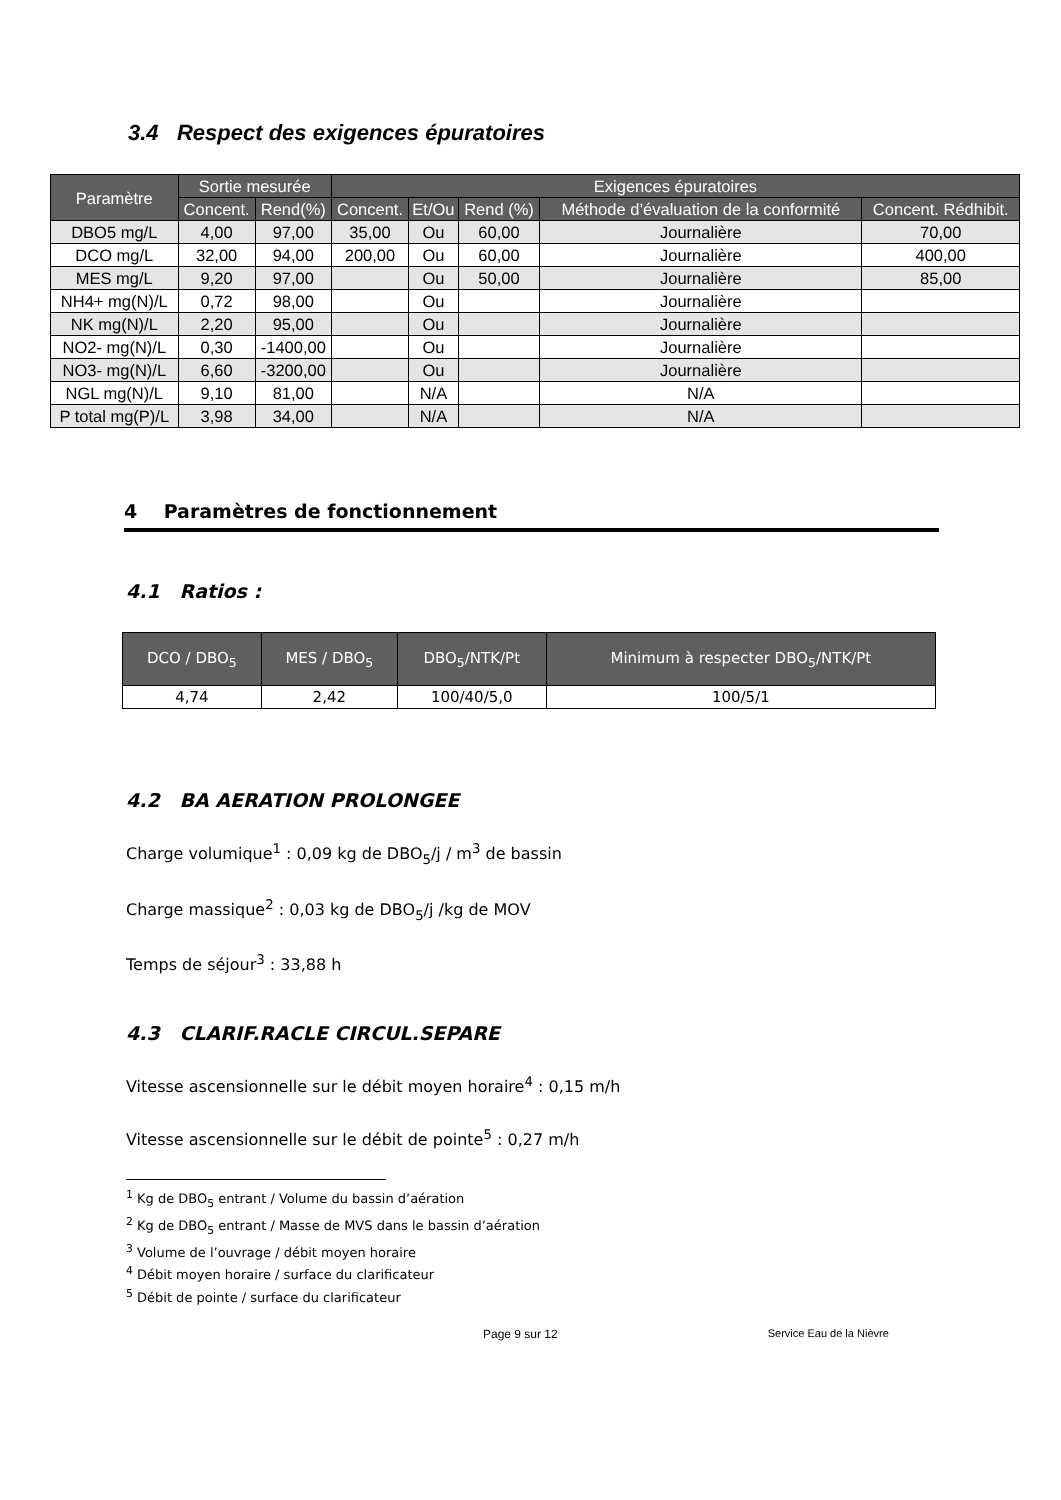3.4 Respect des exigences épuratoires
| Paramètre | Sortie mesurée | | Exigences épuratoires | | | | |
| --- | --- | --- | --- | --- | --- | --- | --- |
| | Concent. | Rend(%) | Concent. | Et/Ou | Rend (%) | Méthode d’évaluation de la conformité | Concent. Rédhibit. |
| DBO5 mg/L | 4,00 | 97,00 | 35,00 | Ou | 60,00 | Journalière | 70,00 |
| DCO mg/L | 32,00 | 94,00 | 200,00 | Ou | 60,00 | Journalière | 400,00 |
| MES mg/L | 9,20 | 97,00 | | Ou | 50,00 | Journalière | 85,00 |
| NH4+ mg(N)/L | 0,72 | 98,00 | | Ou | | Journalière | |
| NK mg(N)/L | 2,20 | 95,00 | | Ou | | Journalière | |
| NO2- mg(N)/L | 0,30 | -1400,00 | | Ou | | Journalière | |
| NO3- mg(N)/L | 6,60 | -3200,00 | | Ou | | Journalière | |
| NGL mg(N)/L | 9,10 | 81,00 | | N/A | | N/A | |
| P total mg(P)/L | 3,98 | 34,00 | | N/A | | N/A | |
4 Paramètres de fonctionnement
4.1 Ratios :
| DCO / DBO<sub>5</sub> | MES / DBO<sub>5</sub> | DBO<sub>5</sub>/NTK/Pt | Minimum à respecter DBO<sub>5</sub>/NTK/Pt |
| --- | --- | --- | --- |
| 4,74 | 2,42 | 100/40/5,0 | 100/5/1 |
4.2 BA AERATION PROLONGEE
Charge volumique<sup>1</sup> : 0,09 kg de DBO<sub>5</sub>/j / m<sup>3</sup> de bassin
Charge massique<sup>2</sup> : 0,03 kg de DBO<sub>5</sub>/j /kg de MOV
Temps de séjour<sup>3</sup> : 33,88 h
4.3 CLARIF.RACLE CIRCUL.SEPARE
Vitesse ascensionnelle sur le débit moyen horaire<sup>4</sup> : 0,15 m/h
Vitesse ascensionnelle sur le débit de pointe<sup>5</sup> : 0,27 m/h
<sup>1</sup> Kg de DBO<sub>5</sub> entrant / Volume du bassin d’aération
<sup>2</sup> Kg de DBO<sub>5</sub> entrant / Masse de MVS dans le bassin d’aération
<sup>3</sup> Volume de l’ouvrage / débit moyen horaire
<sup>4</sup> Débit moyen horaire / surface du clarificateur
<sup>5</sup> Débit de pointe / surface du clarificateur
Page 9 sur 12 Service Eau de la Nièvre